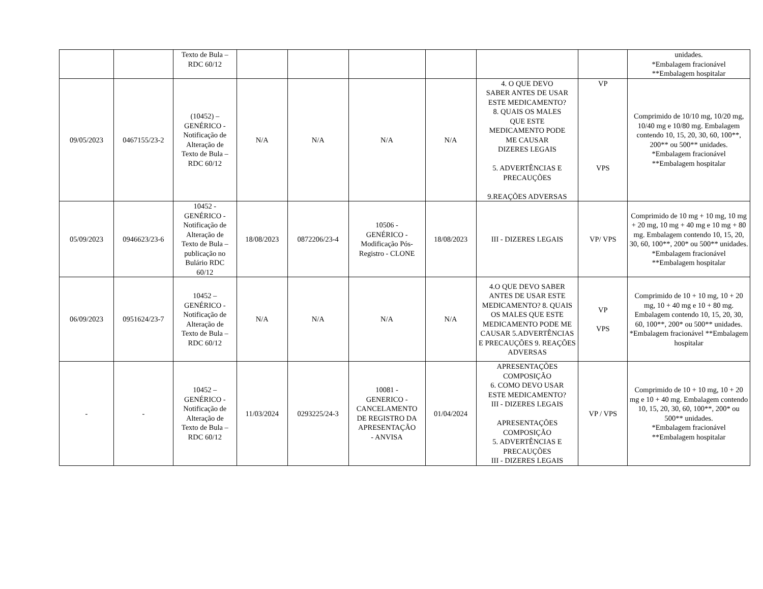| | | Texto de Bula – RDC 60/12 | | | | | | | unidades. *Embalagem fracionável **Embalagem hospitalar |
| 09/05/2023 | 0467155/23-2 | (10452) – GENÉRICO - Notificação de Alteração de Texto de Bula – RDC 60/12 | N/A | N/A | N/A | N/A | 4. O QUE DEVO SABER ANTES DE USAR ESTE MEDICAMENTO? 8. QUAIS OS MALES QUE ESTE MEDICAMENTO PODE ME CAUSAR DIZERES LEGAIS 5. ADVERTÊNCIAS E PRECAUÇÕES 9.REAÇÕES ADVERSAS | VP VPS | Comprimido de 10/10 mg, 10/20 mg, 10/40 mg e 10/80 mg. Embalagem contendo 10, 15, 20, 30, 60, 100**, 200** ou 500** unidades. *Embalagem fracionável **Embalagem hospitalar |
| 05/09/2023 | 0946623/23-6 | 10452 - GENÉRICO - Notificação de Alteração de Texto de Bula – publicação no Bulário RDC 60/12 | 18/08/2023 | 0872206/23-4 | 10506 - GENÉRICO - Modificação Pós- Registro - CLONE | 18/08/2023 | III - DIZERES LEGAIS | VP/ VPS | Comprimido de 10 mg + 10 mg, 10 mg + 20 mg, 10 mg + 40 mg e 10 mg + 80 mg. Embalagem contendo 10, 15, 20, 30, 60, 100**, 200* ou 500** unidades. *Embalagem fracionável **Embalagem hospitalar |
| 06/09/2023 | 0951624/23-7 | 10452 – GENÉRICO - Notificação de Alteração de Texto de Bula – RDC 60/12 | N/A | N/A | N/A | N/A | 4.O QUE DEVO SABER ANTES DE USAR ESTE MEDICAMENTO? 8. QUAIS OS MALES QUE ESTE MEDICAMENTO PODE ME CAUSAR 5.ADVERTÊNCIAS E PRECAUÇÕES 9. REAÇÕES ADVERSAS | VP VPS | Comprimido de 10 + 10 mg, 10 + 20 mg, 10 + 40 mg e 10 + 80 mg. Embalagem contendo 10, 15, 20, 30, 60, 100**, 200* ou 500** unidades. *Embalagem fracionável **Embalagem hospitalar |
| - | - | 10452 – GENÉRICO - Notificação de Alteração de Texto de Bula – RDC 60/12 | 11/03/2024 | 0293225/24-3 | 10081 - GENERICO - CANCELAMENTO DE REGISTRO DA APRESENTAÇÃO - ANVISA | 01/04/2024 | APRESENTAÇÕES COMPOSIÇÃO 6. COMO DEVO USAR ESTE MEDICAMENTO? III - DIZERES LEGAIS APRESENTAÇÕES COMPOSIÇÃO 5. ADVERTÊNCIAS E PRECAUÇÕES III - DIZERES LEGAIS | VP / VPS | Comprimido de 10 + 10 mg, 10 + 20 mg e 10 + 40 mg. Embalagem contendo 10, 15, 20, 30, 60, 100**, 200* ou 500** unidades. *Embalagem fracionável **Embalagem hospitalar |